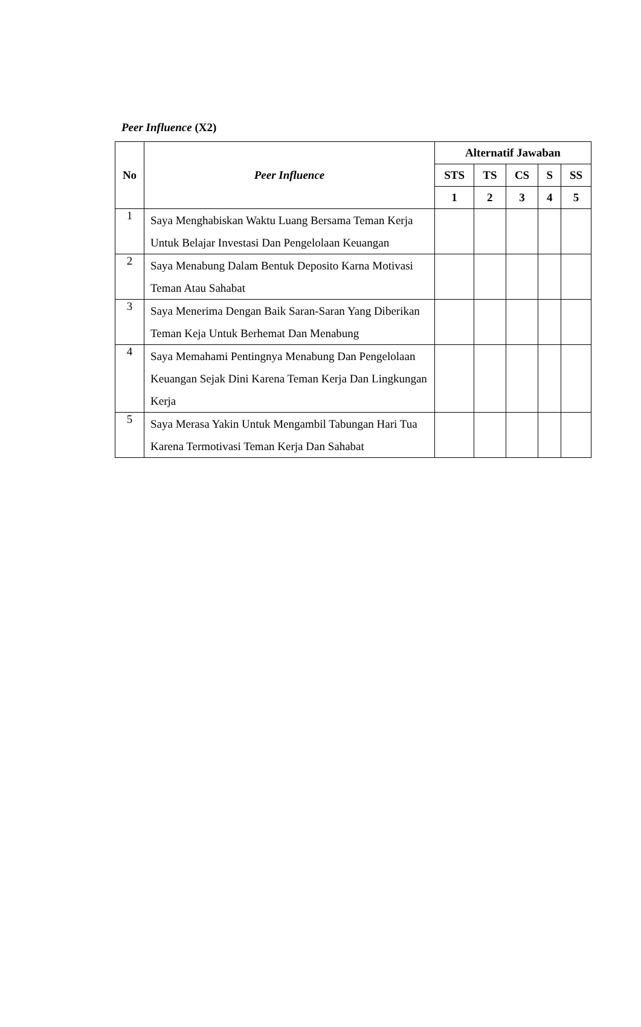Peer Influence (X2)
| No | Peer Influence | Alternatif Jawaban | | | | |
| --- | --- | --- | --- | --- | --- | --- |
| | | STS | TS | CS | S | SS |
| | | 1 | 2 | 3 | 4 | 5 |
| 1 | Saya Menghabiskan Waktu Luang Bersama Teman Kerja Untuk Belajar Investasi Dan Pengelolaan Keuangan | | | | | |
| 2 | Saya Menabung Dalam Bentuk Deposito Karna Motivasi Teman Atau Sahabat | | | | | |
| 3 | Saya Menerima Dengan Baik Saran-Saran Yang Diberikan Teman Keja Untuk Berhemat Dan Menabung | | | | | |
| 4 | Saya Memahami Pentingnya Menabung Dan Pengelolaan Keuangan Sejak Dini Karena Teman Kerja Dan Lingkungan Kerja | | | | | |
| 5 | Saya Merasa Yakin Untuk Mengambil Tabungan Hari Tua Karena Termotivasi Teman Kerja Dan Sahabat | | | | | |